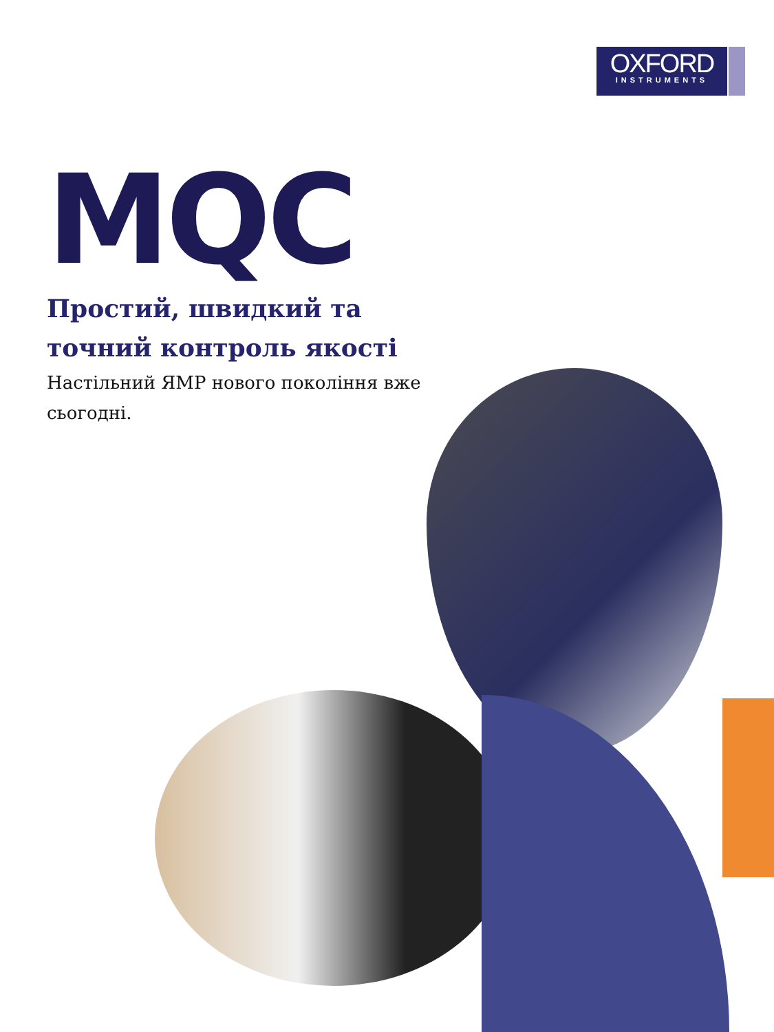OXFORD
INSTRUMENTS
MQC
Простий, швидкий та точний контроль якості
Настільний ЯМР нового покоління вже сьогодні.